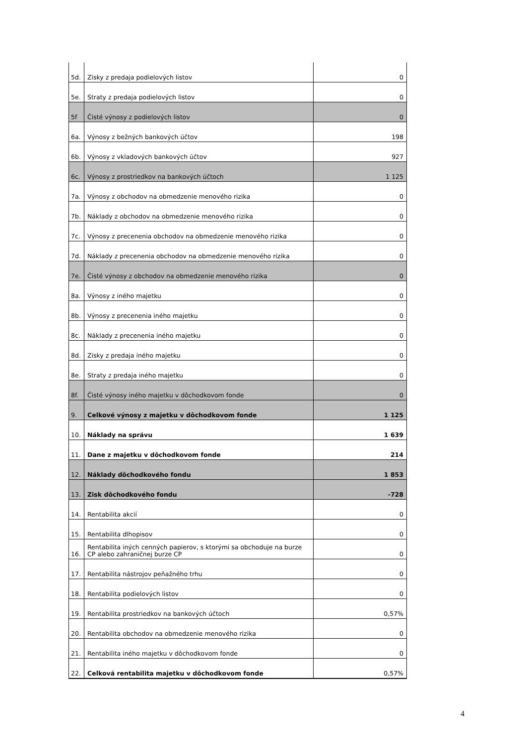| 5d. | Zisky z predaja podielových listov | 0 |
| 5e. | Straty z predaja podielových listov | 0 |
| 5f | Čisté výnosy z podielových listov | 0 |
| 6a. | Výnosy z bežných bankových účtov | 198 |
| 6b. | Výnosy z vkladových bankových účtov | 927 |
| 6c. | Výnosy z prostriedkov na bankových účtoch | 1 125 |
| 7a. | Výnosy z obchodov na obmedzenie menového rizika | 0 |
| 7b. | Náklady z obchodov na obmedzenie menového rizika | 0 |
| 7c. | Výnosy z precenenia obchodov na obmedzenie menového rizika | 0 |
| 7d. | Náklady z precenenia obchodov na obmedzenie menového rizika | 0 |
| 7e. | Čisté výnosy z obchodov na obmedzenie menového rizika | 0 |
| 8a. | Výnosy z iného majetku | 0 |
| 8b. | Výnosy z precenenia iného majetku | 0 |
| 8c. | Náklady z precenenia iného majetku | 0 |
| 8d. | Zisky z predaja iného majetku | 0 |
| 8e. | Straty z predaja iného majetku | 0 |
| 8f. | Čisté výnosy iného majetku v dôchodkovom fonde | 0 |
| 9. | Celkové výnosy z majetku v dôchodkovom fonde | 1 125 |
| 10. | Náklady na správu | 1 639 |
| 11. | Dane z majetku v dôchodkovom fonde | 214 |
| 12. | Náklady dôchodkového fondu | 1 853 |
| 13. | Zisk dôchodkového fondu | -728 |
| 14. | Rentabilita akcií | 0 |
| 15. | Rentabilita dlhopisov | 0 |
| 16. | Rentabilita iných cenných papierov, s ktorými sa obchoduje na burze CP alebo zahraničnej burze CP | 0 |
| 17. | Rentabilita nástrojov peňažného trhu | 0 |
| 18. | Rentabilita podielových listov | 0 |
| 19. | Rentabilita prostriedkov na bankových účtoch | 0,57% |
| 20. | Rentabilita obchodov na obmedzenie menového rizika | 0 |
| 21. | Rentabilita iného majetku v dôchodkovom fonde | 0 |
| 22. | Celková rentabilita majetku v dôchodkovom fonde | 0,57% |
4